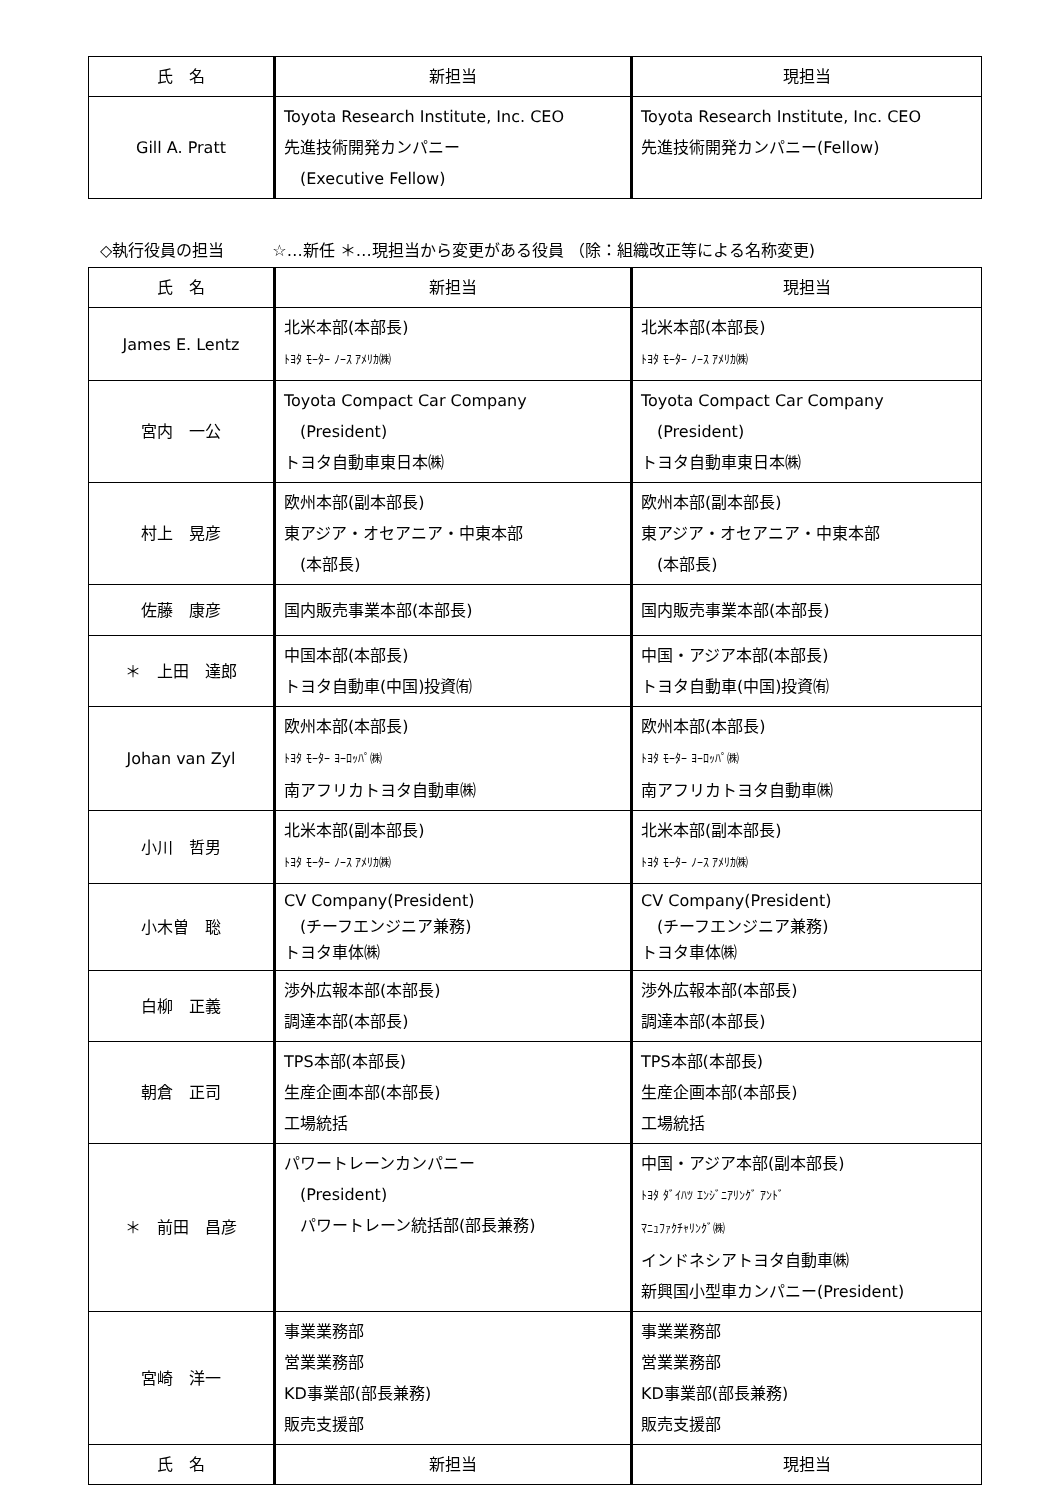| 氏 名 | 新担当 | 現担当 |
| --- | --- | --- |
| Gill A. Pratt | Toyota Research Institute, Inc. CEO 先進技術開発カンパニー (Executive Fellow) | Toyota Research Institute, Inc. CEO 先進技術開発カンパニー(Fellow) |
◇執行役員の担当　　　☆…新任 ＊…現担当から変更がある役員 （除：組織改正等による名称変更)
| 氏 名 | 新担当 | 現担当 |
| --- | --- | --- |
| James E. Lentz | 北米本部(本部長) ﾄﾖﾀ ﾓｰﾀｰ ﾉｰｽ ｱﾒﾘｶ㈱ | 北米本部(本部長) ﾄﾖﾀ ﾓｰﾀｰ ﾉｰｽ ｱﾒﾘｶ㈱ |
| 宮内 一公 | Toyota Compact Car Company (President) トヨタ自動車東日本㈱ | Toyota Compact Car Company (President) トヨタ自動車東日本㈱ |
| 村上 晃彦 | 欧州本部(副本部長) 東アジア・オセアニア・中東本部 (本部長) | 欧州本部(副本部長) 東アジア・オセアニア・中東本部 (本部長) |
| 佐藤 康彦 | 国内販売事業本部(本部長) | 国内販売事業本部(本部長) |
| ＊ 上田 達郎 | 中国本部(本部長) トヨタ自動車(中国)投資㈲ | 中国・アジア本部(本部長) トヨタ自動車(中国)投資㈲ |
| Johan van Zyl | 欧州本部(本部長) ﾄﾖﾀ ﾓｰﾀｰ ﾖｰﾛｯﾊﾟ㈱ 南アフリカトヨタ自動車㈱ | 欧州本部(本部長) ﾄﾖﾀ ﾓｰﾀｰ ﾖｰﾛｯﾊﾟ㈱ 南アフリカトヨタ自動車㈱ |
| 小川 哲男 | 北米本部(副本部長) ﾄﾖﾀ ﾓｰﾀｰ ﾉｰｽ ｱﾒﾘｶ㈱ | 北米本部(副本部長) ﾄﾖﾀ ﾓｰﾀｰ ﾉｰｽ ｱﾒﾘｶ㈱ |
| 小木曽 聡 | CV Company(President) (チーフエンジニア兼務) トヨタ車体㈱ | CV Company(President) (チーフエンジニア兼務) トヨタ車体㈱ |
| 白柳 正義 | 渉外広報本部(本部長) 調達本部(本部長) | 渉外広報本部(本部長) 調達本部(本部長) |
| 朝倉 正司 | TPS本部(本部長) 生産企画本部(本部長) 工場統括 | TPS本部(本部長) 生産企画本部(本部長) 工場統括 |
| ＊ 前田 昌彦 | パワートレーンカンパニー (President) パワートレーン統括部(部長兼務) | 中国・アジア本部(副本部長) ﾄﾖﾀ ﾀﾞｲﾊﾂ ｴﾝｼﾞﾆｱﾘﾝｸﾞ ｱﾝﾄﾞ ﾏﾆｭﾌｧｸﾁｬﾘﾝｸﾞ㈱ インドネシアトヨタ自動車㈱ 新興国小型車カンパニー(President) |
| 宮崎 洋一 | 事業業務部 営業業務部 KD事業部(部長兼務) 販売支援部 | 事業業務部 営業業務部 KD事業部(部長兼務) 販売支援部 |
| 氏 名 | 新担当 | 現担当 |